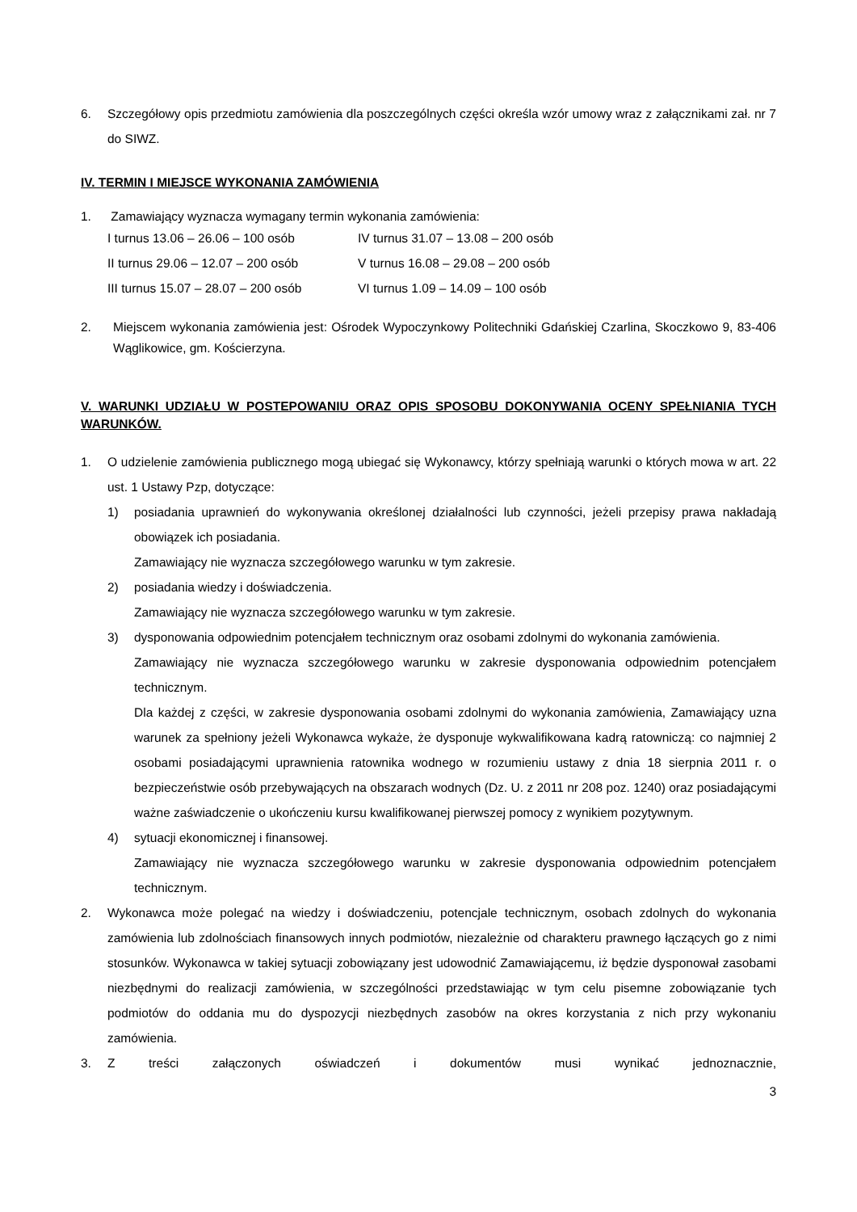6. Szczegółowy opis przedmiotu zamówienia dla poszczególnych części określa wzór umowy wraz z załącznikami zał. nr 7 do SIWZ.
IV. TERMIN I MIEJSCE WYKONANIA ZAMÓWIENIA
1. Zamawiający wyznacza wymagany termin wykonania zamówienia:
I turnus 13.06 – 26.06 – 100 osób IV turnus 31.07 – 13.08 – 200 osób II turnus 29.06 – 12.07 – 200 osób V turnus 16.08 – 29.08 – 200 osób III turnus 15.07 – 28.07 – 200 osób VI turnus 1.09 – 14.09 – 100 osób
2. Miejscem wykonania zamówienia jest: Ośrodek Wypoczynkowy Politechniki Gdańskiej Czarlina, Skoczkowo 9, 83-406 Wąglikowice, gm. Kościerzyna.
V. WARUNKI UDZIAŁU W POSTEPOWANIU ORAZ OPIS SPOSOBU DOKONYWANIA OCENY SPEŁNIANIA TYCH WARUNKÓW.
1. O udzielenie zamówienia publicznego mogą ubiegać się Wykonawcy, którzy spełniają warunki o których mowa w art. 22 ust. 1 Ustawy Pzp, dotyczące:
1) posiadania uprawnień do wykonywania określonej działalności lub czynności, jeżeli przepisy prawa nakładają obowiązek ich posiadania.
Zamawiający nie wyznacza szczegółowego warunku w tym zakresie.
2) posiadania wiedzy i doświadczenia.
Zamawiający nie wyznacza szczegółowego warunku w tym zakresie.
3) dysponowania odpowiednim potencjałem technicznym oraz osobami zdolnymi do wykonania zamówienia.
Zamawiający nie wyznacza szczegółowego warunku w zakresie dysponowania odpowiednim potencjałem technicznym.
Dla każdej z części, w zakresie dysponowania osobami zdolnymi do wykonania zamówienia, Zamawiający uzna warunek za spełniony jeżeli Wykonawca wykaże, że dysponuje wykwalifikowana kadrą ratowniczą: co najmniej 2 osobami posiadającymi uprawnienia ratownika wodnego w rozumieniu ustawy z dnia 18 sierpnia 2011 r. o bezpieczeństwie osób przebywających na obszarach wodnych (Dz. U. z 2011 nr 208 poz. 1240) oraz posiadającymi ważne zaświadczenie o ukończeniu kursu kwalifikowanej pierwszej pomocy z wynikiem pozytywnym.
4) sytuacji ekonomicznej i finansowej.
Zamawiający nie wyznacza szczegółowego warunku w zakresie dysponowania odpowiednim potencjałem technicznym.
2. Wykonawca może polegać na wiedzy i doświadczeniu, potencjale technicznym, osobach zdolnych do wykonania zamówienia lub zdolnościach finansowych innych podmiotów, niezależnie od charakteru prawnego łączących go z nimi stosunków. Wykonawca w takiej sytuacji zobowiązany jest udowodnić Zamawiającemu, iż będzie dysponował zasobami niezbędnymi do realizacji zamówienia, w szczególności przedstawiając w tym celu pisemne zobowiązanie tych podmiotów do oddania mu do dyspozycji niezbędnych zasobów na okres korzystania z nich przy wykonaniu zamówienia.
3. Z treści załączonych oświadczeń i dokumentów musi wynikać jednoznacznie,
3